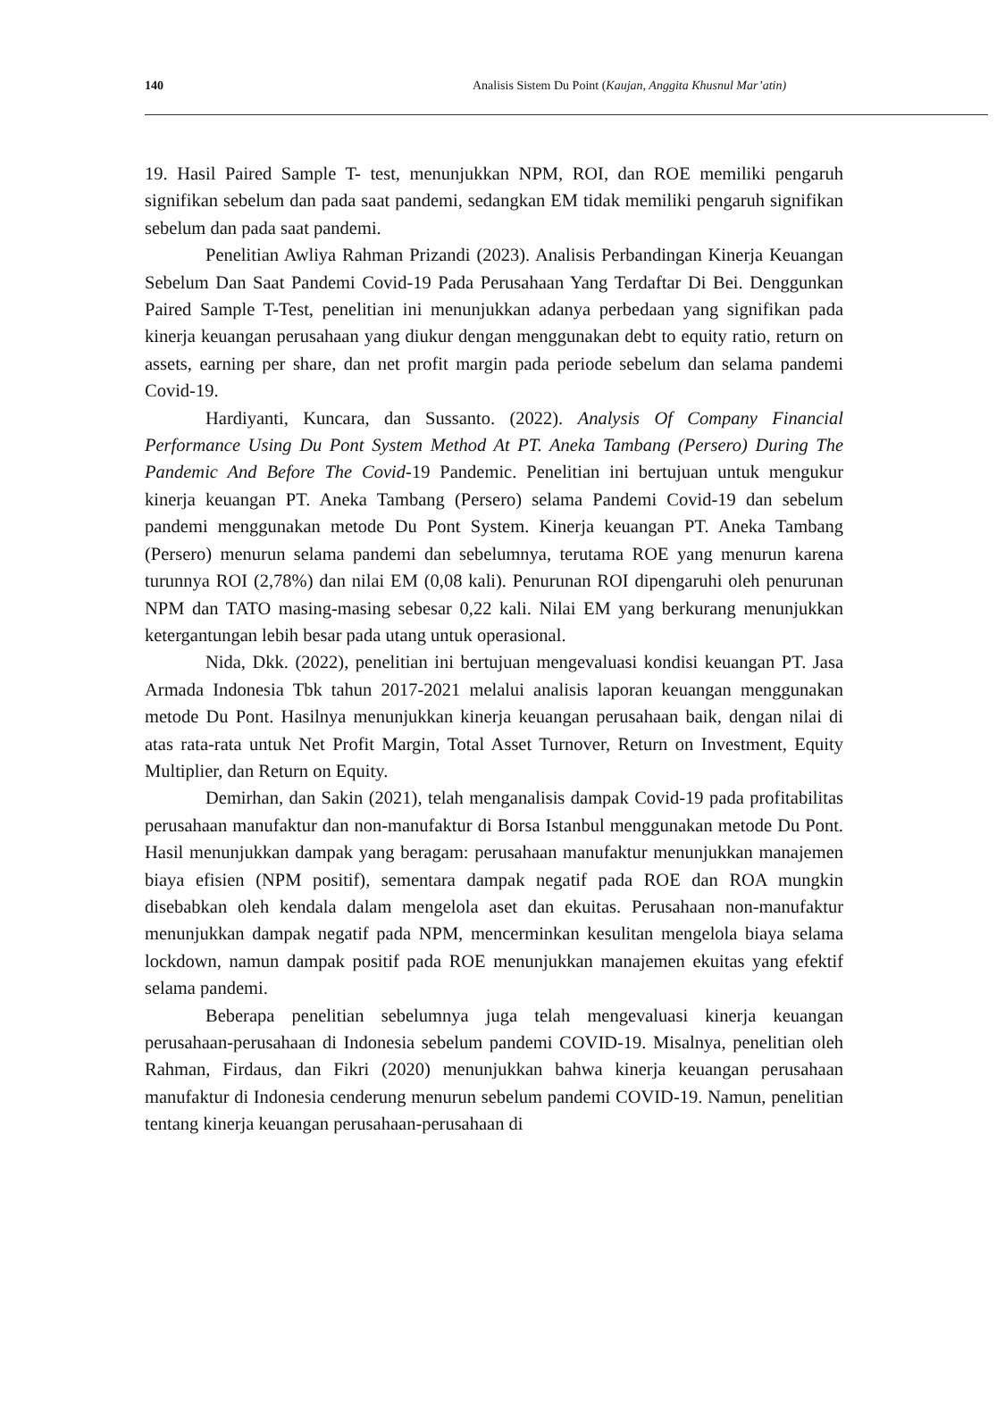140 Analisis Sistem Du Point (Kaujan, Anggita Khusnul Mar’atin)
19. Hasil Paired Sample T- test, menunjukkan NPM, ROI, dan ROE memiliki pengaruh signifikan sebelum dan pada saat pandemi, sedangkan EM tidak memiliki pengaruh signifikan sebelum dan pada saat pandemi.
Penelitian Awliya Rahman Prizandi (2023). Analisis Perbandingan Kinerja Keuangan Sebelum Dan Saat Pandemi Covid-19 Pada Perusahaan Yang Terdaftar Di Bei. Denggunkan Paired Sample T-Test, penelitian ini menunjukkan adanya perbedaan yang signifikan pada kinerja keuangan perusahaan yang diukur dengan menggunakan debt to equity ratio, return on assets, earning per share, dan net profit margin pada periode sebelum dan selama pandemi Covid-19.
Hardiyanti, Kuncara, dan Sussanto. (2022). Analysis Of Company Financial Performance Using Du Pont System Method At PT. Aneka Tambang (Persero) During The Pandemic And Before The Covid-19 Pandemic. Penelitian ini bertujuan untuk mengukur kinerja keuangan PT. Aneka Tambang (Persero) selama Pandemi Covid-19 dan sebelum pandemi menggunakan metode Du Pont System. Kinerja keuangan PT. Aneka Tambang (Persero) menurun selama pandemi dan sebelumnya, terutama ROE yang menurun karena turunnya ROI (2,78%) dan nilai EM (0,08 kali). Penurunan ROI dipengaruhi oleh penurunan NPM dan TATO masing-masing sebesar 0,22 kali. Nilai EM yang berkurang menunjukkan ketergantungan lebih besar pada utang untuk operasional.
Nida, Dkk. (2022), penelitian ini bertujuan mengevaluasi kondisi keuangan PT. Jasa Armada Indonesia Tbk tahun 2017-2021 melalui analisis laporan keuangan menggunakan metode Du Pont. Hasilnya menunjukkan kinerja keuangan perusahaan baik, dengan nilai di atas rata-rata untuk Net Profit Margin, Total Asset Turnover, Return on Investment, Equity Multiplier, dan Return on Equity.
Demirhan, dan Sakin (2021), telah menganalisis dampak Covid-19 pada profitabilitas perusahaan manufaktur dan non-manufaktur di Borsa Istanbul menggunakan metode Du Pont. Hasil menunjukkan dampak yang beragam: perusahaan manufaktur menunjukkan manajemen biaya efisien (NPM positif), sementara dampak negatif pada ROE dan ROA mungkin disebabkan oleh kendala dalam mengelola aset dan ekuitas. Perusahaan non-manufaktur menunjukkan dampak negatif pada NPM, mencerminkan kesulitan mengelola biaya selama lockdown, namun dampak positif pada ROE menunjukkan manajemen ekuitas yang efektif selama pandemi.
Beberapa penelitian sebelumnya juga telah mengevaluasi kinerja keuangan perusahaan-perusahaan di Indonesia sebelum pandemi COVID-19. Misalnya, penelitian oleh Rahman, Firdaus, dan Fikri (2020) menunjukkan bahwa kinerja keuangan perusahaan manufaktur di Indonesia cenderung menurun sebelum pandemi COVID-19. Namun, penelitian tentang kinerja keuangan perusahaan-perusahaan di